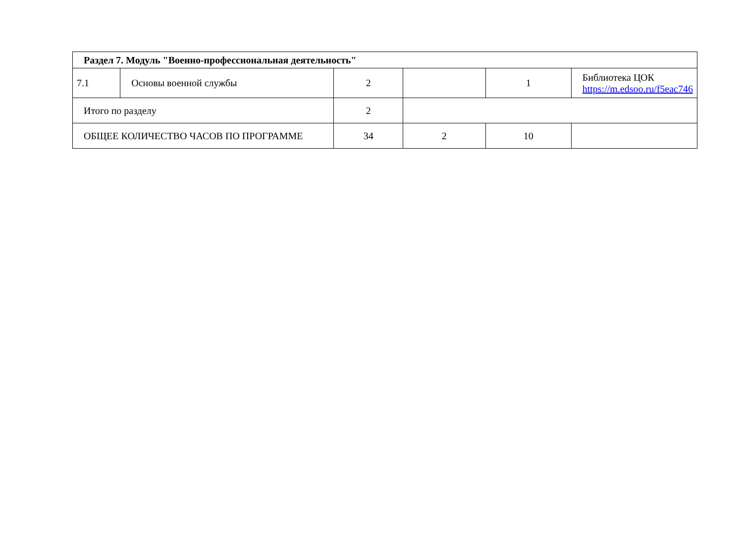| Раздел 7. Модуль "Военно-профессиональная деятельность" | | | | | |
| 7.1 | Основы военной службы | 2 | | 1 | Библиотека ЦОК https://m.edsoo.ru/f5eac746 |
| Итого по разделу | | 2 | | | |
| ОБЩЕЕ КОЛИЧЕСТВО ЧАСОВ ПО ПРОГРАММЕ | | 34 | 2 | 10 | |